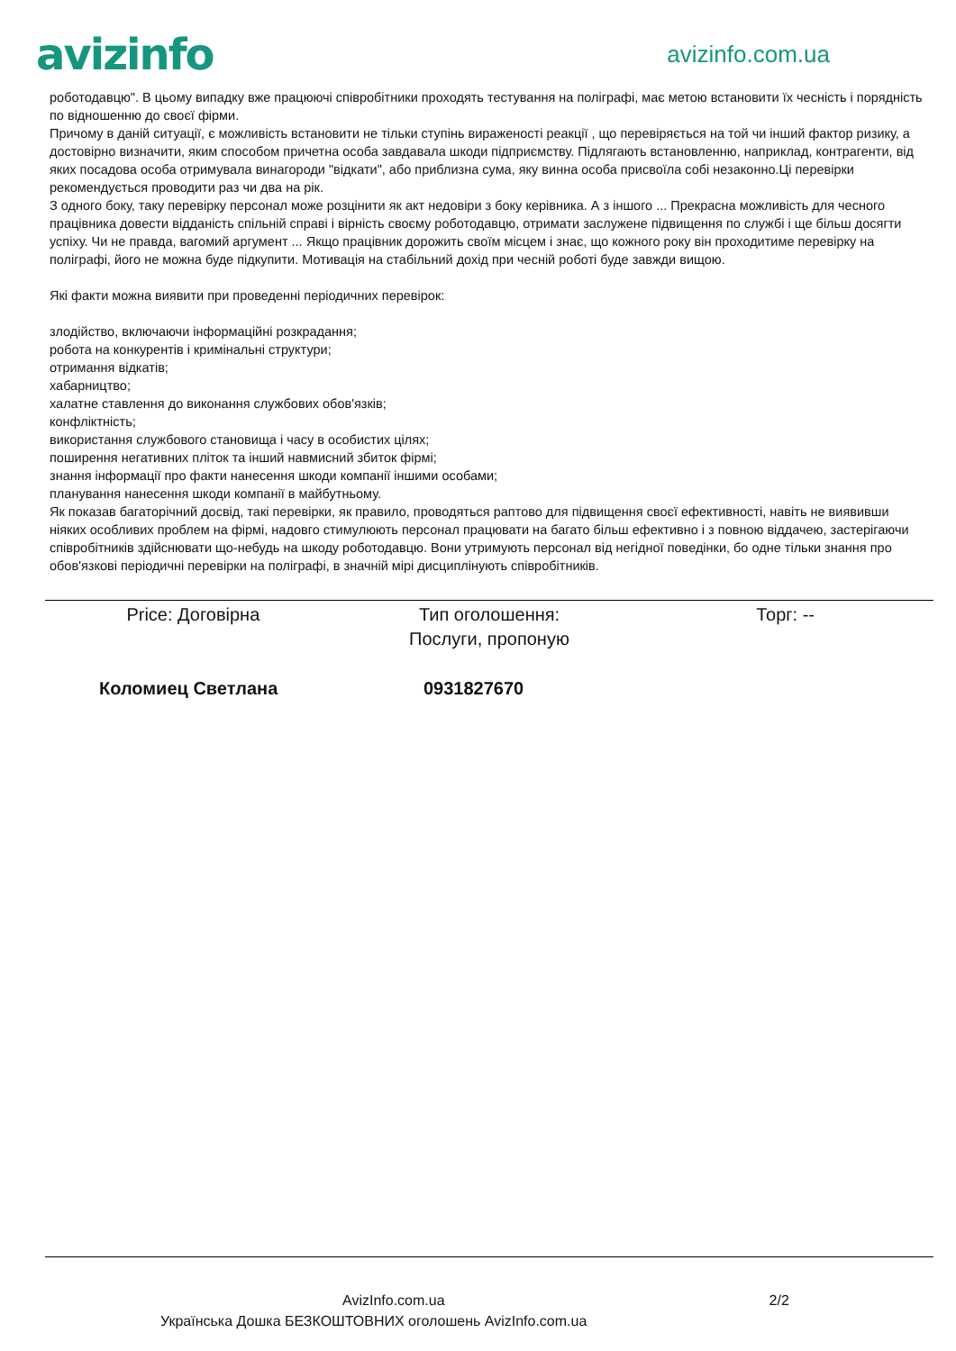avizinfo
avizinfo.com.ua
роботодавцю". В цьому випадку вже працюючі співробітники проходять тестування на поліграфі, має метою встановити їх чесність і порядність по відношенню до своєї фірми.
Причому в даній ситуації, є можливість встановити не тільки ступінь вираженості реакції , що перевіряється на той чи інший фактор ризику, а достовірно визначити, яким способом причетна особа завдавала шкоди підприємству. Підлягають встановленню, наприклад, контрагенти, від яких посадова особа отримувала винагороди "відкати", або приблизна сума, яку винна особа присвоїла собі незаконно.Ці перевірки рекомендується проводити раз чи два на рік.
З одного боку, таку перевірку персонал може розцінити як акт недовіри з боку керівника. А з іншого ... Прекрасна можливість для чесного працівника довести відданість спільній справі і вірність своєму роботодавцю, отримати заслужене підвищення по службі і ще більш досягти успіху. Чи не правда, вагомий аргумент ... Якщо працівник дорожить своїм місцем і знає, що кожного року він проходитиме перевірку на поліграфі, його не можна буде підкупити. Мотивація на стабільний дохід при чесній роботі буде завжди вищою.
Які факти можна виявити при проведенні періодичних перевірок:
злодійство, включаючи інформаційні розкрадання;
робота на конкурентів і кримінальні структури;
отримання відкатів;
хабарництво;
халатне ставлення до виконання службових обов'язків;
конфліктність;
використання службового становища і часу в особистих цілях;
поширення негативних пліток та інший навмисний збиток фірмі;
знання інформації про факти нанесення шкоди компанії іншими особами;
планування нанесення шкоди компанії в майбутньому.
Як показав багаторічний досвід, такі перевірки, як правило, проводяться раптово для підвищення своєї ефективності, навіть не виявивши ніяких особливих проблем на фірмі, надовго стимулюють персонал працювати на багато більш ефективно і з повною віддачею, застерігаючи співробітників здійснювати що-небудь на шкоду роботодавцю. Вони утримують персонал від негідної поведінки, бо одне тільки знання про обов'язкові періодичні перевірки на поліграфі, в значній мірі дисциплінують співробітників.
Price: Договірна Тип оголошення:
Послуги, пропоную
Торг: --
Коломиец Светлана 0931827670
AvizInfo.com.ua 2/2
Українська Дошка БЕЗКОШТОВНИХ оголошень AvizInfo.com.ua